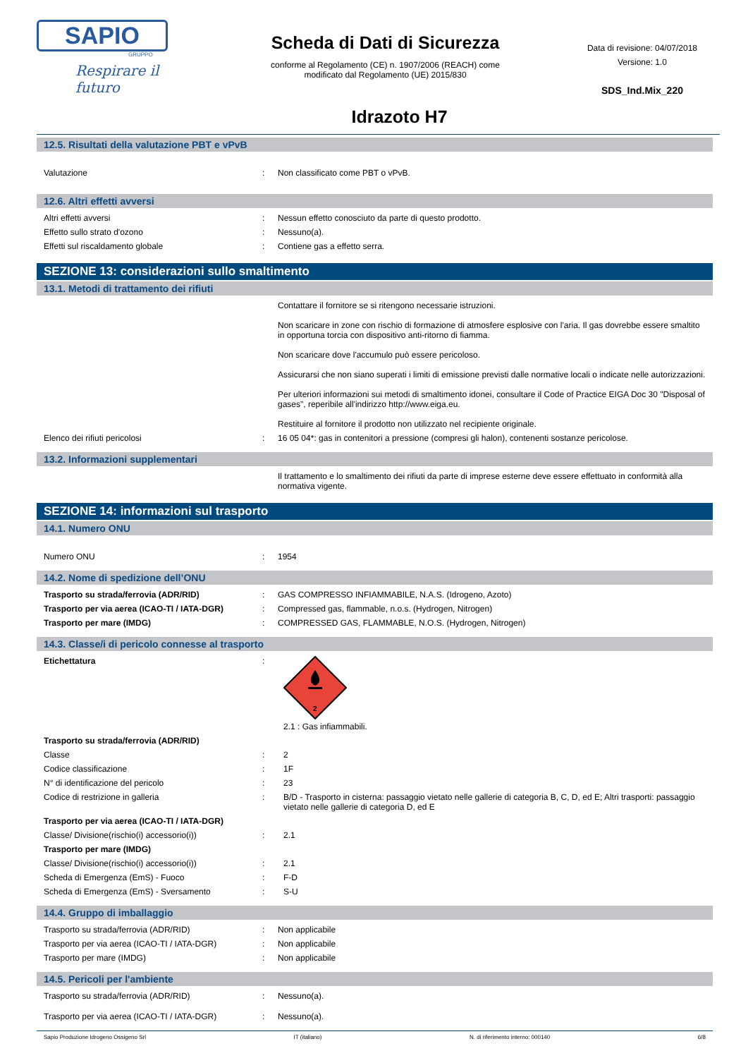SAPIO
GRUPPO
Respirare il futuro
Scheda di Dati di Sicurezza
conforme al Regolamento (CE) n. 1907/2006 (REACH) come
modificato dal Regolamento (UE) 2015/830
Idrazoto H7
Data di revisione: 04/07/2018
Versione: 1.0
SDS_Ind.Mix_220
12.5. Risultati della valutazione PBT e vPvB
| Valutazione | : | Non classificato come PBT o vPvB. |
12.6. Altri effetti avversi
| Altri effetti avversi | : | Nessun effetto conosciuto da parte di questo prodotto. |
| Effetto sullo strato d'ozono | : | Nessuno(a). |
| Effetti sul riscaldamento globale | : | Contiene gas a effetto serra. |
SEZIONE 13: considerazioni sullo smaltimento
13.1. Metodi di trattamento dei rifiuti
| | | Contattare il fornitore se si ritengono necessarie istruzioni. Non scaricare in zone con rischio di formazione di atmosfere esplosive con l'aria. Il gas dovrebbe essere smaltito in opportuna torcia con dispositivo anti-ritorno di fiamma. Non scaricare dove l'accumulo può essere pericoloso. Assicurarsi che non siano superati i limiti di emissione previsti dalle normative locali o indicate nelle autorizzazioni. Per ulteriori informazioni sui metodi di smaltimento idonei, consultare il Code of Practice EIGA Doc 30 "Disposal of gases", reperibile all'indirizzo http://www.eiga.eu. Restituire al fornitore il prodotto non utilizzato nel recipiente originale. |
| Elenco dei rifiuti pericolosi | : | 16 05 04*: gas in contenitori a pressione (compresi gli halon), contenenti sostanze pericolose. |
13.2. Informazioni supplementari
| | | Il trattamento e lo smaltimento dei rifiuti da parte di imprese esterne deve essere effettuato in conformità alla normativa vigente. |
SEZIONE 14: informazioni sul trasporto
14.1. Numero ONU
| Numero ONU | : | 1954 |
14.2. Nome di spedizione dell’ONU
| Trasporto su strada/ferrovia (ADR/RID) | : | GAS COMPRESSO INFIAMMABILE, N.A.S. (Idrogeno, Azoto) |
| Trasporto per via aerea (ICAO-TI / IATA-DGR) | : | Compressed gas, flammable, n.o.s. (Hydrogen, Nitrogen) |
| Trasporto per mare (IMDG) | : | COMPRESSED GAS, FLAMMABLE, N.O.S. (Hydrogen, Nitrogen) |
14.3. Classe/i di pericolo connesse al trasporto
| Etichettatura | : | 2 2.1 : Gas infiammabili. |
| Trasporto su strada/ferrovia (ADR/RID) | | |
| Classe | : | 2 |
| Codice classificazione | : | 1F |
| N° di identificazione del pericolo | : | 23 |
| Codice di restrizione in galleria | : | B/D - Trasporto in cisterna: passaggio vietato nelle gallerie di categoria B, C, D, ed E; Altri trasporti: passaggio vietato nelle gallerie di categoria D, ed E |
| Trasporto per via aerea (ICAO-TI / IATA-DGR) | | |
| Classe/ Divisione(rischio(i) accessorio(i)) | : | 2.1 |
| Trasporto per mare (IMDG) | | |
| Classe/ Divisione(rischio(i) accessorio(i)) | : | 2.1 |
| Scheda di Emergenza (EmS) - Fuoco | : | F-D |
| Scheda di Emergenza (EmS) - Sversamento | : | S-U |
14.4. Gruppo di imballaggio
| Trasporto su strada/ferrovia (ADR/RID) | : | Non applicabile |
| Trasporto per via aerea (ICAO-TI / IATA-DGR) | : | Non applicabile |
| Trasporto per mare (IMDG) | : | Non applicabile |
14.5. Pericoli per l'ambiente
| Trasporto su strada/ferrovia (ADR/RID) | : | Nessuno(a). |
| Trasporto per via aerea (ICAO-TI / IATA-DGR) | : | Nessuno(a). |
Sapio Produzione Idrogeno Ossigeno Srl IT (italiano) N. di riferimento interno: 000140 6/8